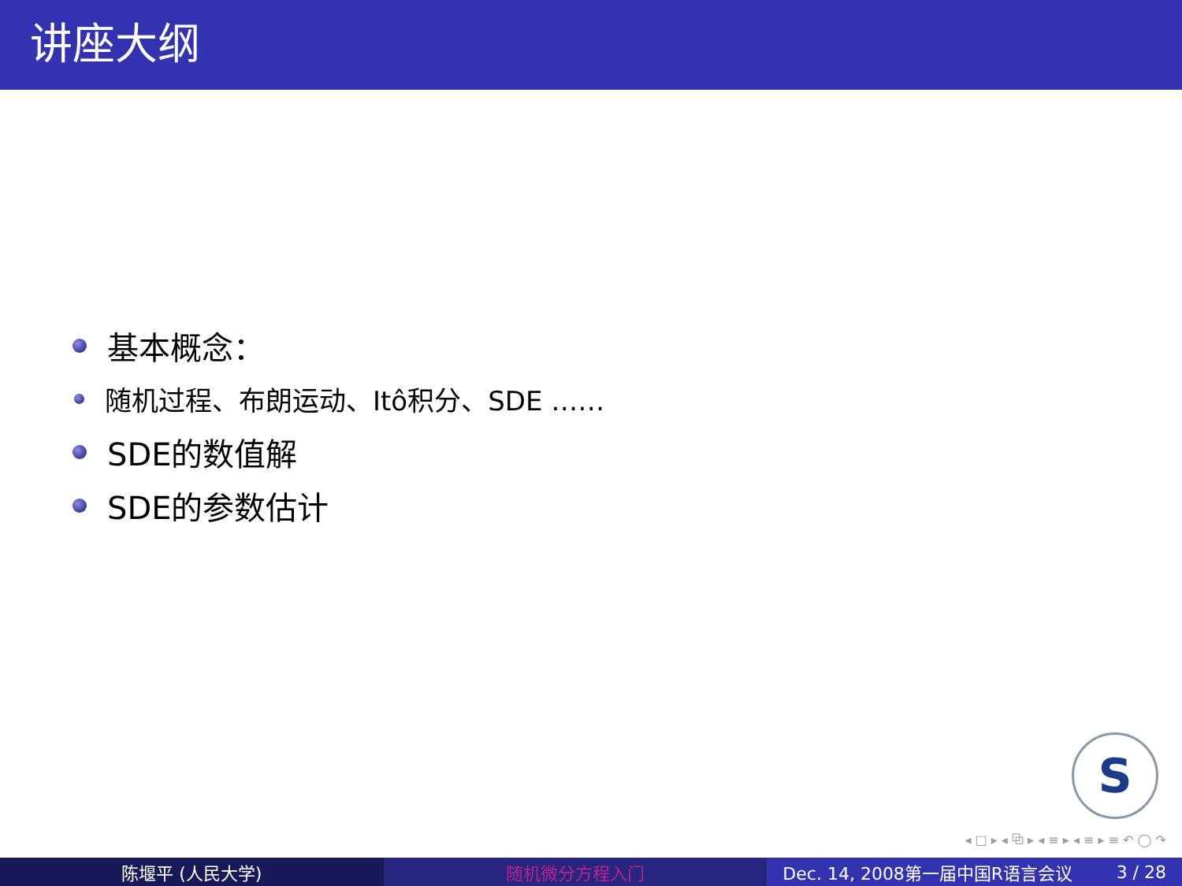讲座大纲
基本概念：
随机过程、布朗运动、Itô积分、SDE ……
SDE的数值解
SDE的参数估计
S
◂ □ ▸ ◂ ⧉ ▸ ◂ ≡ ▸ ◂ ≡ ▸ ≡ ↶ ◯ ↷
陈堰平 (人民大学) 随机微分方程入门 Dec. 14, 2008第一届中国R语言会议 3 / 28